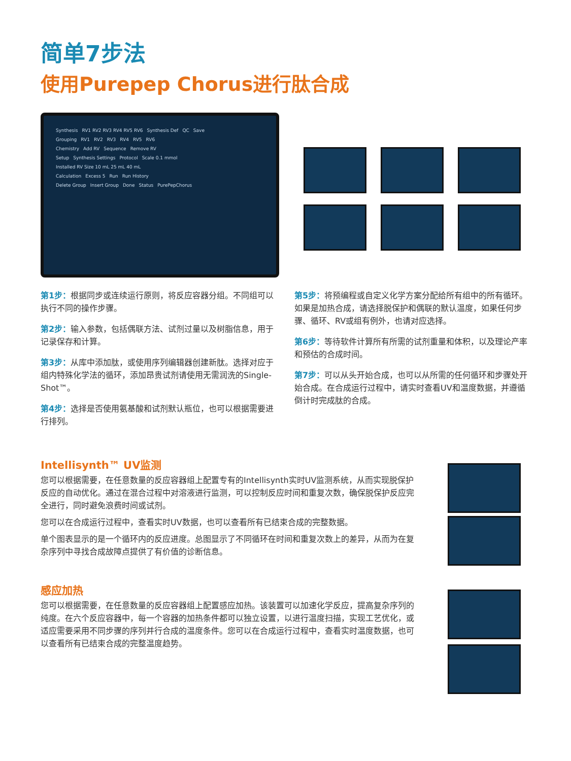简单7步法
使用Purepep Chorus进行肽合成
Synthesis RV1 RV2 RV3 RV4 RV5 RV6 Synthesis Def QC Save
Grouping RV1 RV2 RV3 RV4 RV5 RV6
Chemistry Add RV Sequence Remove RV
Setup Synthesis Settings Protocol Scale 0.1 mmol Installed RV Size 10 mL 25 mL 40 mL
Calculation Excess 5 Run Run History
Delete Group Insert Group Done Status PurePepChorus
第1步：根据同步或连续运行原则，将反应容器分组。不同组可以执行不同的操作步骤。
第2步：输入参数，包括偶联方法、试剂过量以及树脂信息，用于记录保存和计算。
第3步：从库中添加肽，或使用序列编辑器创建新肽。选择对应于组内特殊化学法的循环，添加昂贵试剂请使用无需润洗的Single-Shot™。
第4步：选择是否使用氨基酸和试剂默认瓶位，也可以根据需要进行排列。
第5步：将预编程或自定义化学方案分配给所有组中的所有循环。如果是加热合成，请选择脱保护和偶联的默认温度，如果任何步骤、循环、RV或组有例外，也请对应选择。
第6步：等待软件计算所有所需的试剂重量和体积，以及理论产率和预估的合成时间。
第7步：可以从头开始合成，也可以从所需的任何循环和步骤处开始合成。在合成运行过程中，请实时查看UV和温度数据，并遵循倒计时完成肽的合成。
Intellisynth™ UV监测
您可以根据需要，在任意数量的反应容器组上配置专有的Intellisynth实时UV监测系统，从而实现脱保护反应的自动优化。通过在混合过程中对溶液进行监测，可以控制反应时间和重复次数，确保脱保护反应完全进行，同时避免浪费时间或试剂。
您可以在合成运行过程中，查看实时UV数据，也可以查看所有已结束合成的完整数据。
单个图表显示的是一个循环内的反应进度。总图显示了不同循环在时间和重复次数上的差异，从而为在复杂序列中寻找合成故障点提供了有价值的诊断信息。
感应加热
您可以根据需要，在任意数量的反应容器组上配置感应加热。该装置可以加速化学反应，提高复杂序列的纯度。在六个反应容器中，每一个容器的加热条件都可以独立设置，以进行温度扫描，实现工艺优化，或适应需要采用不同步骤的序列并行合成的温度条件。您可以在合成运行过程中，查看实时温度数据，也可以查看所有已结束合成的完整温度趋势。